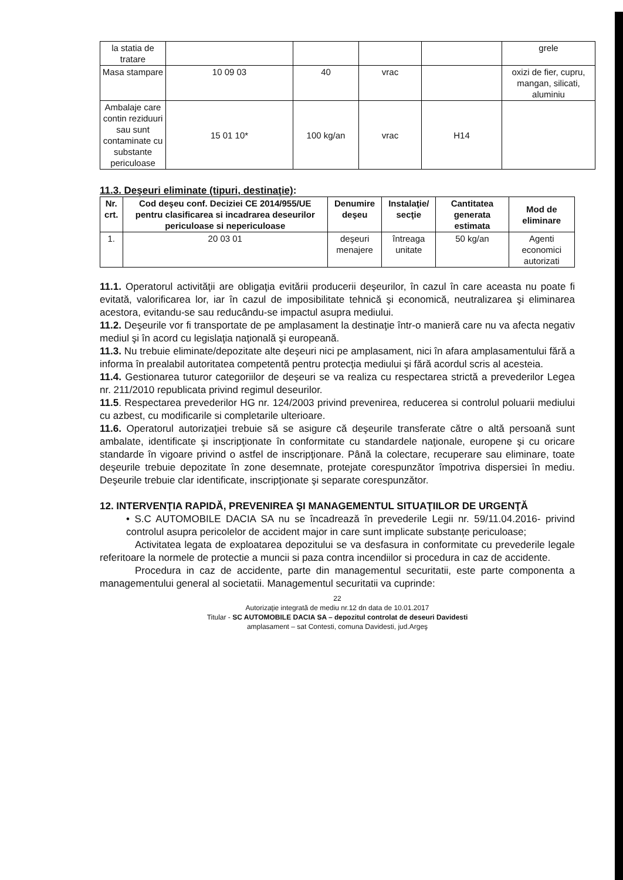| la statia de tratare | | | | | grele |
| Masa stampare | 10 09 03 | 40 | vrac | | oxizi de fier, cupru, mangan, silicati, aluminiu |
| Ambalaje care contin reziduuri sau sunt contaminate cu substante periculoase | 15 01 10* | 100 kg/an | vrac | H14 | |
11.3. Deşeuri eliminate (tipuri, destinaţie):
| Nr. crt. | Cod deşeu conf. Deciziei CE 2014/955/UE pentru clasificarea si incadrarea deseurilor periculoase si nepericuloase | Denumire deşeu | Instalaţie/ secţie | Cantitatea generata estimata | Mod de eliminare |
| --- | --- | --- | --- | --- | --- |
| 1. | 20 03 01 | deşeuri menajere | întreaga unitate | 50 kg/an | Agenti economici autorizati |
11.1. Operatorul activităţii are obligaţia evitării producerii deşeurilor, în cazul în care aceasta nu poate fi evitată, valorificarea lor, iar în cazul de imposibilitate tehnică şi economică, neutralizarea şi eliminarea acestora, evitandu-se sau reducându-se impactul asupra mediului.
11.2. Deşeurile vor fi transportate de pe amplasament la destinaţie într-o manieră care nu va afecta negativ mediul şi în acord cu legislaţia naţională şi europeană.
11.3. Nu trebuie eliminate/depozitate alte deşeuri nici pe amplasament, nici în afara amplasamentului fără a informa în prealabil autoritatea competentă pentru protecţia mediului şi fără acordul scris al acesteia.
11.4. Gestionarea tuturor categoriilor de deşeuri se va realiza cu respectarea strictă a prevederilor Legea nr. 211/2010 republicata privind regimul deseurilor.
11.5. Respectarea prevederilor HG nr. 124/2003 privind prevenirea, reducerea si controlul poluarii mediului cu azbest, cu modificarile si completarile ulterioare.
11.6. Operatorul autorizaţiei trebuie să se asigure că deşeurile transferate către o altă persoană sunt ambalate, identificate şi inscripţionate în conformitate cu standardele naţionale, europene şi cu oricare standarde în vigoare privind o astfel de inscripţionare. Până la colectare, recuperare sau eliminare, toate deşeurile trebuie depozitate în zone desemnate, protejate corespunzător împotriva dispersiei în mediu. Deşeurile trebuie clar identificate, inscripţionate şi separate corespunzător.
12. INTERVENŢIA RAPIDĂ, PREVENIREA ŞI MANAGEMENTUL SITUAŢIILOR DE URGENŢĂ
• S.C AUTOMOBILE DACIA SA nu se încadrează în prevederile Legii nr. 59/11.04.2016- privind controlul asupra pericolelor de accident major in care sunt implicate substanțe periculoase;
Activitatea legata de exploatarea depozitului se va desfasura in conformitate cu prevederile legale referitoare la normele de protectie a muncii si paza contra incendiilor si procedura in caz de accidente.
Procedura in caz de accidente, parte din managementul securitatii, este parte componenta a managementului general al societatii. Managementul securitatii va cuprinde:
22
Autorizaţie integrată de mediu nr.12 dn data de 10.01.2017
Titular - SC AUTOMOBILE DACIA SA – depozitul controlat de deseuri Davidesti
amplasament – sat Contesti, comuna Davidesti, jud.Argeş